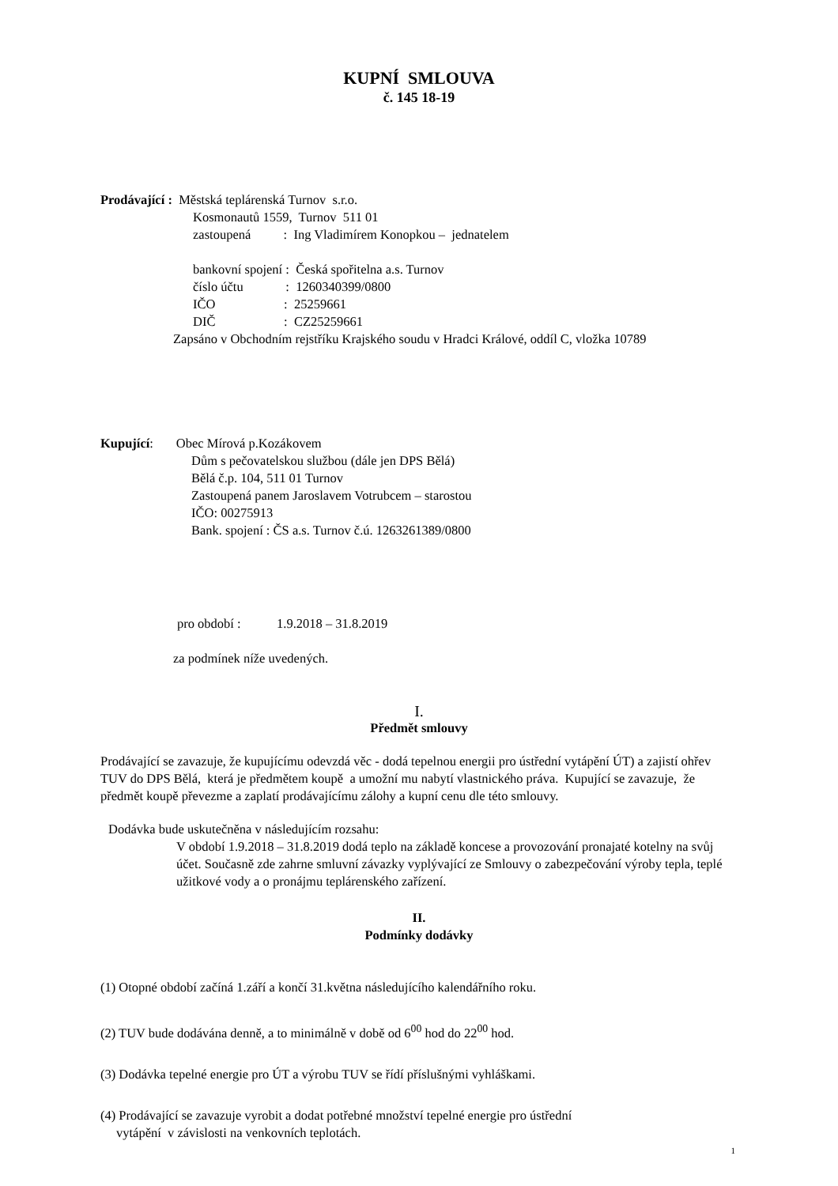KUPNÍ SMLOUVA
č. 145 18-19
Prodávající : Městská teplárenská Turnov s.r.o.
Kosmonautů 1559, Turnov 511 01
zastoupená : Ing Vladimírem Konopkou – jednatelem
bankovní spojení : Česká spořitelna a.s. Turnov
číslo účtu : 1260340399/0800
IČO : 25259661
DIČ : CZ25259661
Zapsáno v Obchodním rejstříku Krajského soudu v Hradci Králové, oddíl C, vložka 10789
Kupující: Obec Mírová p.Kozákovem
Dům s pečovatelskou službou (dále jen DPS Bělá)
Bělá č.p. 104, 511 01 Turnov
Zastoupená panem Jaroslavem Votrubcem – starostou
IČO: 00275913
Bank. spojení : ČS a.s. Turnov č.ú. 1263261389/0800
pro období : 1.9.2018 – 31.8.2019
za podmínek níže uvedených.
I.
Předmět smlouvy
Prodávající se zavazuje, že kupujícímu odevzdá věc - dodá tepelnou energii pro ústřední vytápění ÚT) a zajistí ohřev TUV do DPS Bělá, která je předmětem koupě a umožní mu nabytí vlastnického práva. Kupující se zavazuje, že předmět koupě převezme a zaplatí prodávajícímu zálohy a kupní cenu dle této smlouvy.
Dodávka bude uskutečněna v následujícím rozsahu:
V období 1.9.2018 – 31.8.2019 dodá teplo na základě koncese a provozování pronajaté kotelny na svůj účet. Současně zde zahrne smluvní závazky vyplývající ze Smlouvy o zabezpečování výroby tepla, teplé užitkové vody a o pronájmu teplárenského zařízení.
II.
Podmínky dodávky
(1) Otopné období začíná 1.září a končí 31.května následujícího kalendářního roku.
(2) TUV bude dodávána denně, a to minimálně v době od 6<sup>00</sup> hod do 22<sup>00</sup> hod.
(3) Dodávka tepelné energie pro ÚT a výrobu TUV se řídí příslušnými vyhláškami.
(4) Prodávající se zavazuje vyrobit a dodat potřebné množství tepelné energie pro ústřední
vytápění v závislosti na venkovních teplotách.
1